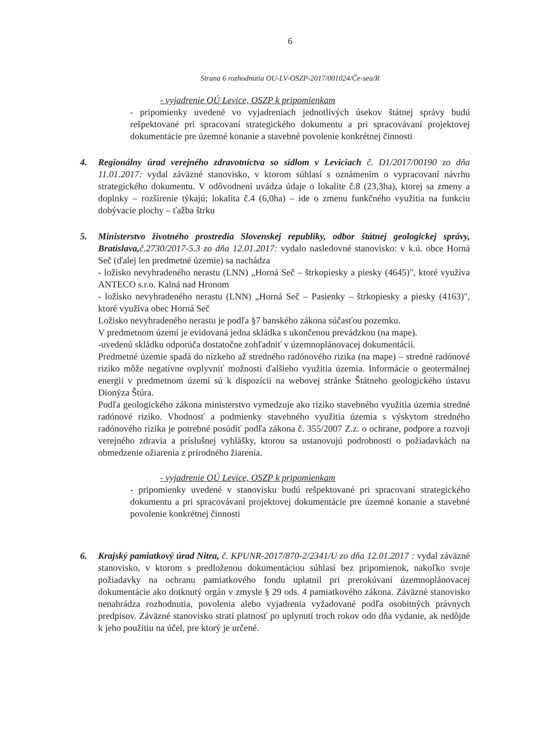6
Strana 6 rozhodnutia OU-LV-OSZP-2017/001024/Če-sea/R
- vyjadrenie OÚ Levice, OSZP k pripomienkam
- pripomienky uvedené vo vyjadreniach jednotlivých úsekov štátnej správy budú rešpektované pri spracovaní strategického dokumentu a pri spracovávaní projektovej dokumentácie pre územné konanie a stavebné povolenie konkrétnej činnosti
4. Regionálny úrad verejného zdravotníctva so sídlom v Leviciach č. D1/2017/00190 zo dňa 11.01.2017: vydal záväzné stanovisko, v ktorom súhlasí s oznámením o vypracovaní návrhu strategického dokumentu. V odôvodnení uvádza údaje o lokalite č.8 (23,3ha), ktorej sa zmeny a doplnky – rozšírenie týkajú; lokalita č.4 (6,0ha) – ide o zmenu funkčného využitia na funkciu dobývacie plochy – ťažba štrku
5. Ministerstvo životného prostredia Slovenskej republiky, odbor štátnej geologickej správy, Bratislava, č.2730/2017-5.3 zo dňa 12.01.2017: vydalo nasledovné stanovisko: v k.ú. obce Horná Seč (ďalej len predmetné územie) sa nachádza
- ložisko nevyhradeného nerastu (LNN) „Horná Seč – štrkopiesky a piesky (4645)", ktoré využíva ANTECO s.r.o. Kalná nad Hronom
- ložisko nevyhradeného nerastu (LNN) „Horná Seč – Pasienky – štrkopiesky a piesky (4163)", ktoré využíva obec Horná Seč
Ložisko nevyhradeného nerastu je podľa §7 banského zákona súčasťou pozemku.
V predmetnom území je evidovaná jedna skládka s ukončenou prevádzkou (na mape).
-uvedenú skládku odporúča dostatočne zohľadniť v územnoplánovacej dokumentácii.
Predmetné územie spadá do nízkeho až stredného radónového rizika (na mape) – stredné radónové riziko môže negatívne ovplyvniť možnosti ďalšieho využitia územia. Informácie o geotermálnej energii v predmetnom území sú k dispozícii na webovej stránke Štátneho geologického ústavu Dionýza Štúra.
Podľa geologického zákona ministerstvo vymedzuje ako riziko stavebného využitia územia stredné radónové riziko. Vhodnosť a podmienky stavebného využitia územia s výskytom stredného radónového rizika je potrebné posúdiť podľa zákona č. 355/2007 Z.z. o ochrane, podpore a rozvoji verejného zdravia a príslušnej vyhlášky, ktorou sa ustanovujú podrobnosti o požiadavkách na obmedzenie ožiarenia z prírodného žiarenia.
- vyjadrenie OÚ Levice, OSZP k pripomienkam
- pripomienky uvedené v stanovisku budú rešpektované pri spracovaní strategického dokumentu a pri spracovávaní projektovej dokumentácie pre územné konanie a stavebné povolenie konkrétnej činnosti
6. Krajský pamiatkový úrad Nitra, č. KPUNR-2017/870-2/2341/U zo dňa 12.01.2017 : vydal záväzné stanovisko, v ktorom s predloženou dokumentáciou súhlasí bez pripomienok, nakoľko svoje požiadavky na ochranu pamiatkového fondu uplatnil pri prerokúvaní územnoplánovacej dokumentácie ako dotknutý orgán v zmysle § 29 ods. 4 pamiatkového zákona. Záväzné stanovisko nenahrádza rozhodnutia, povolenia alebo vyjadrenia vyžadované podľa osobitných právnych predpisov. Záväzné stanovisko stratí platnosť po uplynutí troch rokov odo dňa vydanie, ak nedôjde k jeho použitiu na účel, pre ktorý je určené.